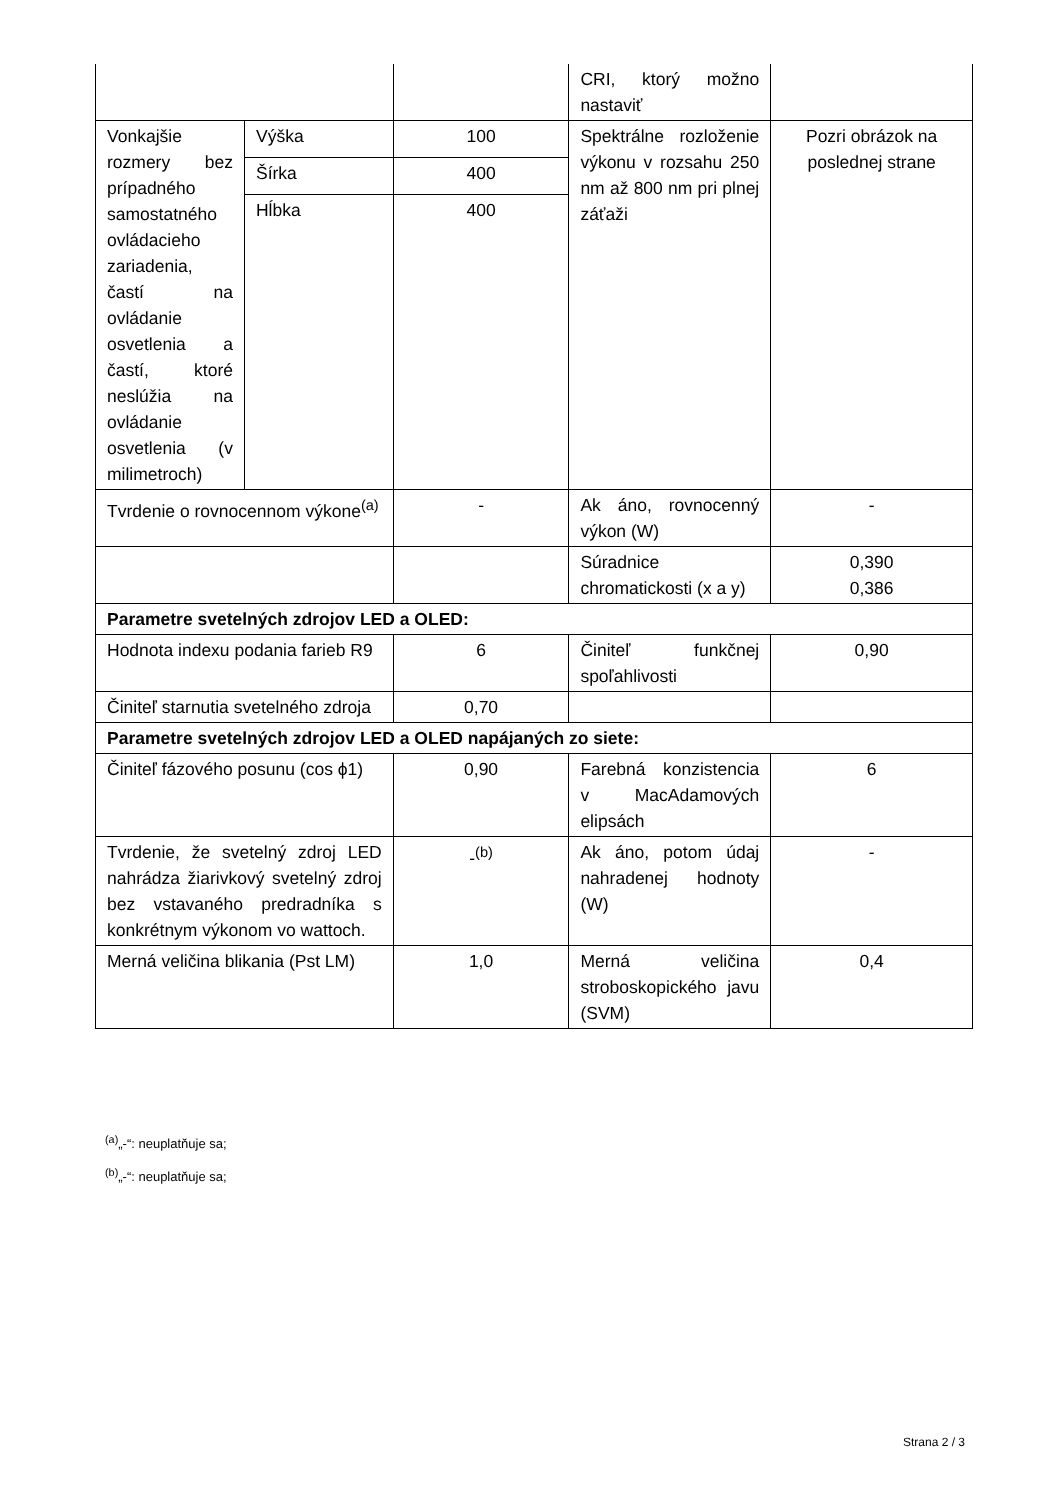| | | | CRI, ktorý možno nastaviť | |
| Vonkajšie rozmery bez prípadného samostatného ovládacieho zariadenia, častí na ovládanie osvetlenia a častí, ktoré neslúžia na ovládanie osvetlenia (v milimetroch) | Výška | 100 | Spektrálne rozloženie výkonu v rozsahu 250 nm až 800 nm pri plnej záťaži | Pozri obrázok na poslednej strane |
| | Šírka | 400 | | |
| | Hĺbka | 400 | | |
| Tvrdenie o rovnocennom výkone<sup>(a)</sup> | | - | Ak áno, rovnocenný výkon (W) | - |
| | | | Súradnice chromatickosti (x a y) | 0,390 0,386 |
| Parametre svetelných zdrojov LED a OLED: | | | | |
| Hodnota indexu podania farieb R9 | | 6 | Činiteľ funkčnej spoľahlivosti | 0,90 |
| Činiteľ starnutia svetelného zdroja | | 0,70 | | |
| Parametre svetelných zdrojov LED a OLED napájaných zo siete: | | | | |
| Činiteľ fázového posunu (cos ϕ1) | | 0,90 | Farebná konzistencia v MacAdamových elipsách | 6 |
| Tvrdenie, že svetelný zdroj LED nahrádza žiarivkový svetelný zdroj bez vstavaného predradníka s konkrétnym výkonom vo wattoch. | | -<sup>(b)</sup> | Ak áno, potom údaj nahradenej hodnoty (W) | - |
| Merná veličina blikania (Pst LM) | | 1,0 | Merná veličina stroboskopického javu (SVM) | 0,4 |
<sup>(a)</sup>„-“: neuplatňuje sa;
<sup>(b)</sup>„-“: neuplatňuje sa;
Strana 2 / 3